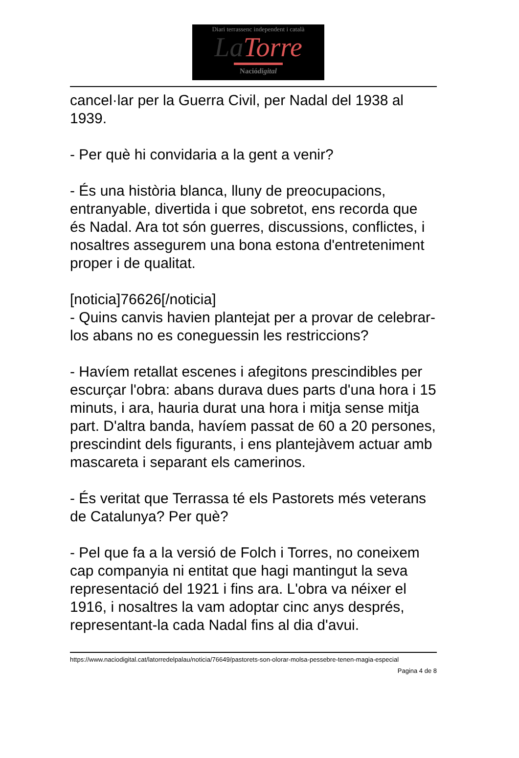Diari terrassenc independent i català
La Torre
Naciódigital
cancel·lar per la Guerra Civil, per Nadal del 1938 al 1939.
- Per què hi convidaria a la gent a venir?
- És una història blanca, lluny de preocupacions, entranyable, divertida i que sobretot, ens recorda que és Nadal. Ara tot són guerres, discussions, conflictes, i nosaltres assegurem una bona estona d'entreteniment proper i de qualitat.
[noticia]76626[/noticia]
- Quins canvis havien plantejat per a provar de celebrar-los abans no es coneguessin les restriccions?
- Havíem retallat escenes i afegitons prescindibles per escurçar l'obra: abans durava dues parts d'una hora i 15 minuts, i ara, hauria durat una hora i mitja sense mitja part. D'altra banda, havíem passat de 60 a 20 persones, prescindint dels figurants, i ens plantejàvem actuar amb mascareta i separant els camerinos.
- És veritat que Terrassa té els Pastorets més veterans de Catalunya? Per què?
- Pel que fa a la versió de Folch i Torres, no coneixem cap companyia ni entitat que hagi mantingut la seva representació del 1921 i fins ara. L'obra va néixer el 1916, i nosaltres la vam adoptar cinc anys després, representant-la cada Nadal fins al dia d'avui.
https://www.naciodigital.cat/latorredelpalau/noticia/76649/pastorets-son-olorar-molsa-pessebre-tenen-magia-especial
Pagina 4 de 8